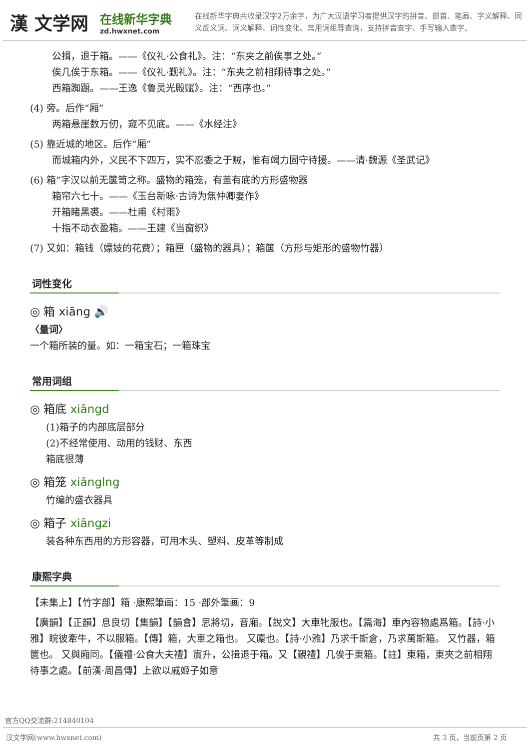漢 文学网
在线新华字典
zd.hwxnet.com
在线新华字典共收录汉字2万余字，为广大汉语学习者提供汉字的拼音、部首、笔画、字义解释、同义反义词、词义解释、词性变化、常用词组等查询，支持拼音查字、手写输入查字。
公揖，退于箱。——《仪礼·公食礼》。注：“东夹之前俟事之处。”
俟几俟于东箱。——《仪礼·觐礼》。注：“东夹之前相翔待事之处。”
西箱踟蹰。——王逸《鲁灵光殿赋》。注：“西序也。”
(4) 旁。后作“厢”
两箱悬崖数万仞，窥不见底。——《水经注》
(5) 靠近城的地区。后作“厢”
而城箱内外，义民不下四万，实不忍委之于贼，惟有竭力固守待援。——清·魏源《圣武记》
(6) 箱”字汉以前无箧笥之称。盛物的箱笼，有盖有底的方形盛物器
箱帘六七十。——《玉台新咏·古诗为焦仲卿妻作》
开箱睹黑裘。——杜甫《村雨》
十指不动衣盈箱。——王建《当窗织》
(7) 又如：箱钱（嫖妓的花费）；箱匣（盛物的器具）；箱箧（方形与矩形的盛物竹器）
词性变化
◎ 箱 xiāng 🔊
〈量词〉
一个箱所装的量。如：一箱宝石；一箱珠宝
常用词组
◎ 箱底 xiāngd
(1)箱子的内部底层部分
(2)不经常使用、动用的钱财、东西
箱底很薄
◎ 箱笼 xiānglng
竹编的盛衣器具
◎ 箱子 xiāngzi
装各种东西用的方形容器，可用木头、塑料、皮革等制成
康熙字典
【未集上】【竹字部】箱 ·康熙筆画：15 ·部外筆画：9
【廣韻】【正韻】息良切【集韻】【韻會】思將切，音廂。【說文】大車牝服也。【篇海】車內容物處爲箱。【詩·小雅】睆彼牽牛，不以服箱。【傳】箱，大車之箱也。 又廩也。【詩·小雅】乃求千斯倉，乃求萬斯箱。 又竹器，箱篋也。 又與廂同。【儀禮·公食大夫禮】賔升，公揖退于箱。又【覲禮】几俟于東箱。【註】東箱，東夾之前相翔待事之處。【前漢·周昌傳】上欲以戚姬子如意
官方QQ交流群:214840104
汉文学网(www.hwxnet.com) 共 3 页，当前页第 2 页